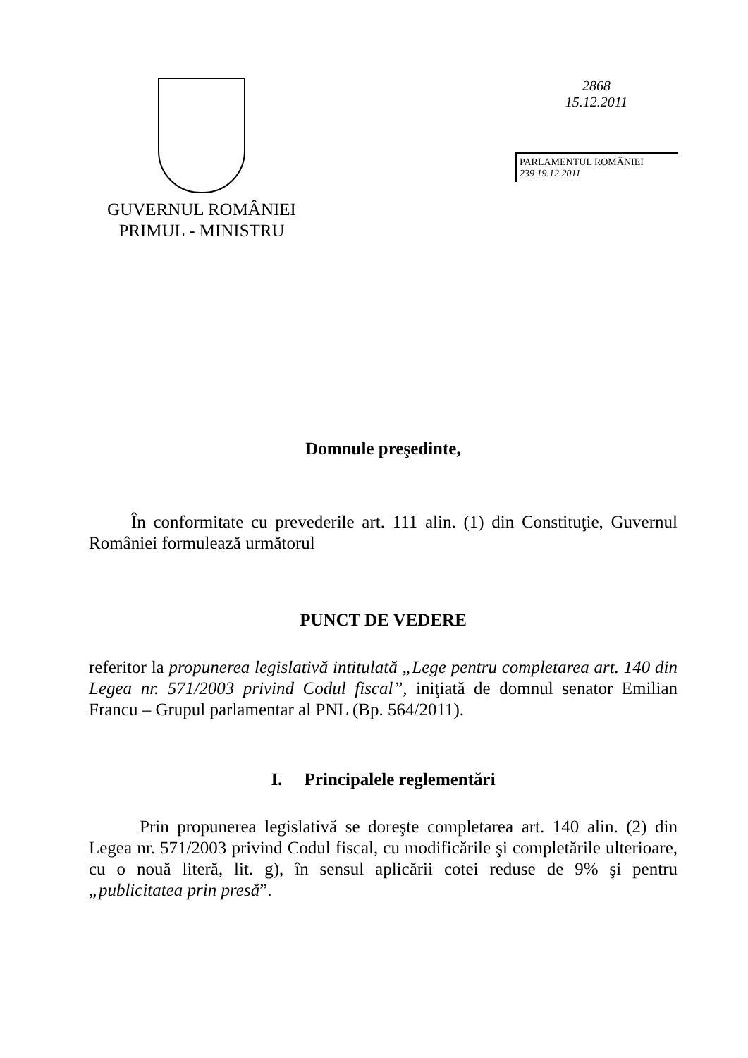GUVERNUL ROMÂNIEI
PRIMUL - MINISTRU
2868
15.12.2011
PARLAMENTUL ROMÂNIEI
239 19.12.2011
Domnule preşedinte,
În conformitate cu prevederile art. 111 alin. (1) din Constituţie, Guvernul României formulează următorul
PUNCT DE VEDERE
referitor la propunerea legislativă intitulată „Lege pentru completarea art. 140 din Legea nr. 571/2003 privind Codul fiscal”, iniţiată de domnul senator Emilian Francu – Grupul parlamentar al PNL (Bp. 564/2011).
I. Principalele reglementări
Prin propunerea legislativă se doreşte completarea art. 140 alin. (2) din Legea nr. 571/2003 privind Codul fiscal, cu modificările şi completările ulterioare, cu o nouă literă, lit. g), în sensul aplicării cotei reduse de 9% şi pentru „publicitatea prin presă”.